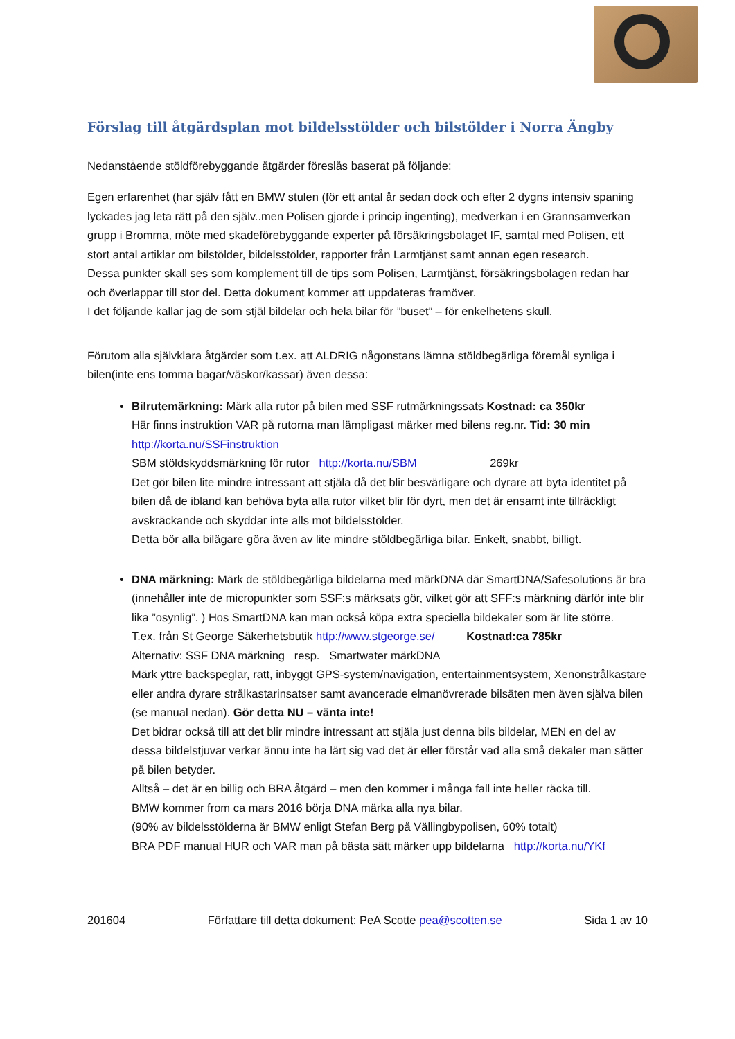Förslag till åtgärdsplan mot bildelsstölder och bilstölder i Norra Ängby
Nedanstående stöldförebyggande åtgärder föreslås baserat på följande:
Egen erfarenhet (har själv fått en BMW stulen (för ett antal år sedan dock och efter 2 dygns intensiv spaning lyckades jag leta rätt på den själv..men Polisen gjorde i princip ingenting), medverkan i en Grannsamverkan grupp i Bromma, möte med skadeförebyggande experter på försäkringsbolaget IF, samtal med Polisen, ett stort antal artiklar om bilstölder, bildelsstölder, rapporter från Larmtjänst samt annan egen research.
Dessa punkter skall ses som komplement till de tips som Polisen, Larmtjänst, försäkringsbolagen redan har och överlappar till stor del. Detta dokument kommer att uppdateras framöver.
I det följande kallar jag de som stjäl bildelar och hela bilar för ”buset” – för enkelhetens skull.
Förutom alla självklara åtgärder som t.ex. att ALDRIG någonstans lämna stöldbegärliga föremål synliga i bilen(inte ens tomma bagar/väskor/kassar) även dessa:
Bilrutemärkning: Märk alla rutor på bilen med SSF rutmärkningssats Kostnad: ca 350kr
Här finns instruktion VAR på rutorna man lämpligast märker med bilens reg.nr. Tid: 30 min
http://korta.nu/SSFinstruktion
SBM stöldskyddsmärkning för rutor http://korta.nu/SBM 269kr
Det gör bilen lite mindre intressant att stjäla då det blir besvärligare och dyrare att byta identitet på bilen då de ibland kan behöva byta alla rutor vilket blir för dyrt, men det är ensamt inte tillräckligt avskräckande och skyddar inte alls mot bildelsstölder.
Detta bör alla bilägare göra även av lite mindre stöldbegärliga bilar. Enkelt, snabbt, billigt.
DNA märkning: Märk de stöldbegärliga bildelarna med märkDNA där SmartDNA/Safesolutions är bra (innehåller inte de micropunkter som SSF:s märksats gör, vilket gör att SFF:s märkning därför inte blir lika ”osynlig”. ) Hos SmartDNA kan man också köpa extra speciella bildekaler som är lite större.
T.ex. från St George Säkerhetsbutik http://www.stgeorge.se/ Kostnad:ca 785kr
Alternativ: SSF DNA märkning resp. Smartwater märkDNA
Märk yttre backspeglar, ratt, inbyggt GPS-system/navigation, entertainmentsystem, Xenonstrålkastare eller andra dyrare strålkastarinsatser samt avancerade elmanövrerade bilsäten men även själva bilen (se manual nedan). Gör detta NU – vänta inte!
Det bidrar också till att det blir mindre intressant att stjäla just denna bils bildelar, MEN en del av dessa bildelstjuvar verkar ännu inte ha lärt sig vad det är eller förstår vad alla små dekaler man sätter på bilen betyder.
Alltså – det är en billig och BRA åtgärd – men den kommer i många fall inte heller räcka till.
BMW kommer from ca mars 2016 börja DNA märka alla nya bilar.
(90% av bildelsstölderna är BMW enligt Stefan Berg på Vällingbypolisen, 60% totalt)
BRA PDF manual HUR och VAR man på bästa sätt märker upp bildelarna http://korta.nu/YKf
201604 Författare till detta dokument: PeA Scotte pea@scotten.se Sida 1 av 10